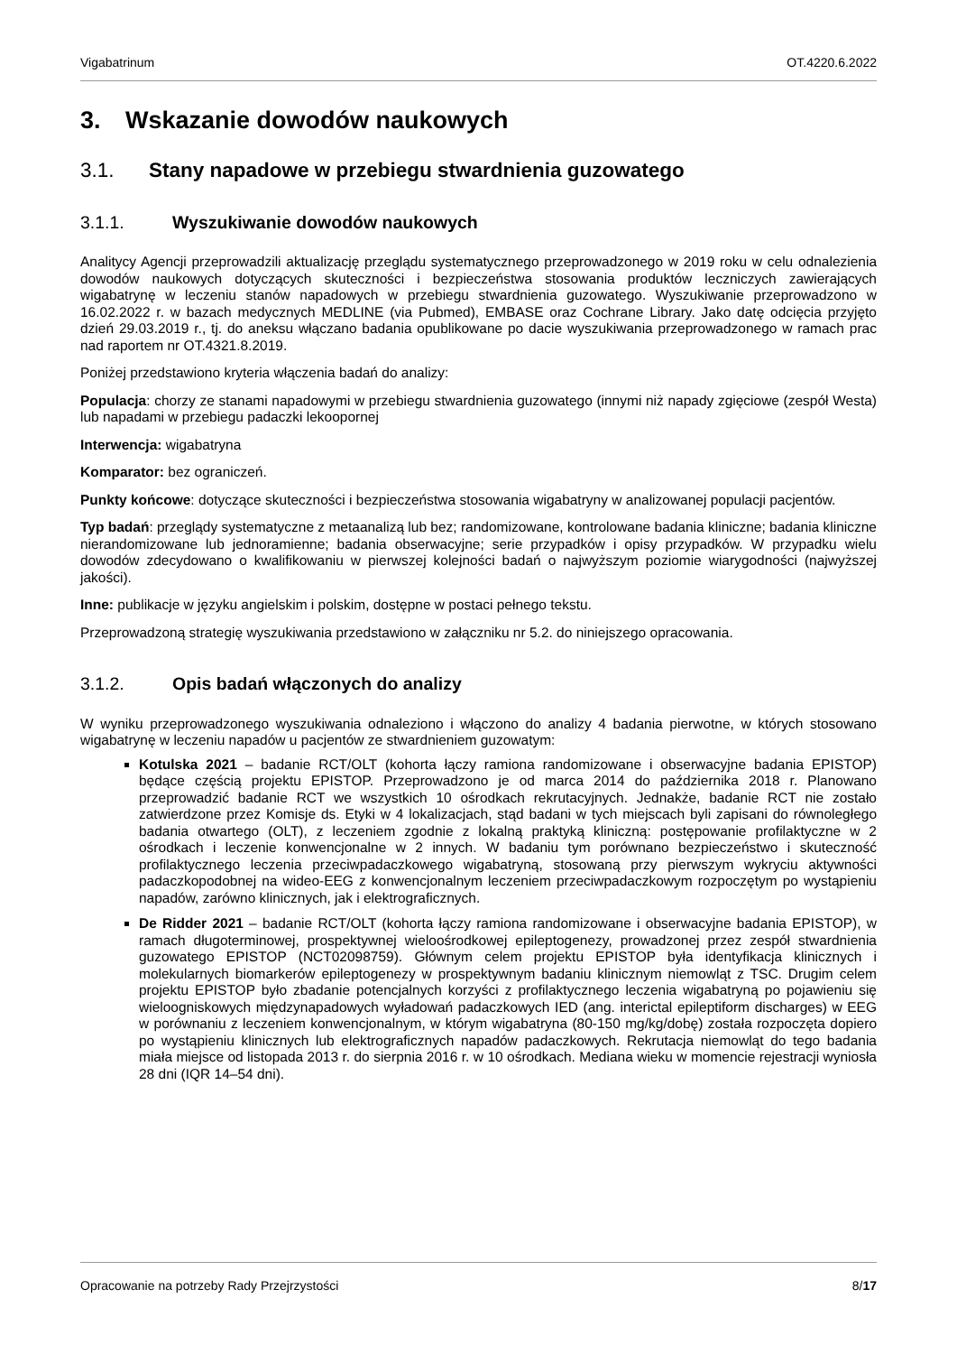Vigabatrinum OT.4220.6.2022
3. Wskazanie dowodów naukowych
3.1. Stany napadowe w przebiegu stwardnienia guzowatego
3.1.1. Wyszukiwanie dowodów naukowych
Analitycy Agencji przeprowadzili aktualizację przeglądu systematycznego przeprowadzonego w 2019 roku w celu odnalezienia dowodów naukowych dotyczących skuteczności i bezpieczeństwa stosowania produktów leczniczych zawierających wigabatrynę w leczeniu stanów napadowych w przebiegu stwardnienia guzowatego. Wyszukiwanie przeprowadzono w 16.02.2022 r. w bazach medycznych MEDLINE (via Pubmed), EMBASE oraz Cochrane Library. Jako datę odcięcia przyjęto dzień 29.03.2019 r., tj. do aneksu włączano badania opublikowane po dacie wyszukiwania przeprowadzonego w ramach prac nad raportem nr OT.4321.8.2019.
Poniżej przedstawiono kryteria włączenia badań do analizy:
Populacja: chorzy ze stanami napadowymi w przebiegu stwardnienia guzowatego (innymi niż napady zgięciowe (zespół Westa) lub napadami w przebiegu padaczki lekoopornej
Interwencja: wigabatryna
Komparator: bez ograniczeń.
Punkty końcowe: dotyczące skuteczności i bezpieczeństwa stosowania wigabatryny w analizowanej populacji pacjentów.
Typ badań: przeglądy systematyczne z metaanalizą lub bez; randomizowane, kontrolowane badania kliniczne; badania kliniczne nierandomizowane lub jednoramienne; badania obserwacyjne; serie przypadków i opisy przypadków. W przypadku wielu dowodów zdecydowano o kwalifikowaniu w pierwszej kolejności badań o najwyższym poziomie wiarygodności (najwyższej jakości).
Inne: publikacje w języku angielskim i polskim, dostępne w postaci pełnego tekstu.
Przeprowadzoną strategię wyszukiwania przedstawiono w załączniku nr 5.2. do niniejszego opracowania.
3.1.2. Opis badań włączonych do analizy
W wyniku przeprowadzonego wyszukiwania odnaleziono i włączono do analizy 4 badania pierwotne, w których stosowano wigabatrynę w leczeniu napadów u pacjentów ze stwardnieniem guzowatym:
Kotulska 2021 – badanie RCT/OLT (kohorta łączy ramiona randomizowane i obserwacyjne badania EPISTOP) będące częścią projektu EPISTOP. Przeprowadzono je od marca 2014 do października 2018 r. Planowano przeprowadzić badanie RCT we wszystkich 10 ośrodkach rekrutacyjnych. Jednakże, badanie RCT nie zostało zatwierdzone przez Komisje ds. Etyki w 4 lokalizacjach, stąd badani w tych miejscach byli zapisani do równoległego badania otwartego (OLT), z leczeniem zgodnie z lokalną praktyką kliniczną: postępowanie profilaktyczne w 2 ośrodkach i leczenie konwencjonalne w 2 innych. W badaniu tym porównano bezpieczeństwo i skuteczność profilaktycznego leczenia przeciwpadaczkowego wigabatryną, stosowaną przy pierwszym wykryciu aktywności padaczkopodobnej na wideo-EEG z konwencjonalnym leczeniem przeciwpadaczkowym rozpoczętym po wystąpieniu napadów, zarówno klinicznych, jak i elektrograficznych.
De Ridder 2021 – badanie RCT/OLT (kohorta łączy ramiona randomizowane i obserwacyjne badania EPISTOP), w ramach długoterminowej, prospektywnej wieloośrodkowej epileptogenezy, prowadzonej przez zespół stwardnienia guzowatego EPISTOP (NCT02098759). Głównym celem projektu EPISTOP była identyfikacja klinicznych i molekularnych biomarkerów epileptogenezy w prospektywnym badaniu klinicznym niemowląt z TSC. Drugim celem projektu EPISTOP było zbadanie potencjalnych korzyści z profilaktycznego leczenia wigabatryną po pojawieniu się wieloogniskowych międzynapadowych wyładowań padaczkowych IED (ang. interictal epileptiform discharges) w EEG w porównaniu z leczeniem konwencjonalnym, w którym wigabatryna (80-150 mg/kg/dobę) została rozpoczęta dopiero po wystąpieniu klinicznych lub elektrograficznych napadów padaczkowych. Rekrutacja niemowląt do tego badania miała miejsce od listopada 2013 r. do sierpnia 2016 r. w 10 ośrodkach. Mediana wieku w momencie rejestracji wyniosła 28 dni (IQR 14–54 dni).
Opracowanie na potrzeby Rady Przejrzystości 8/17